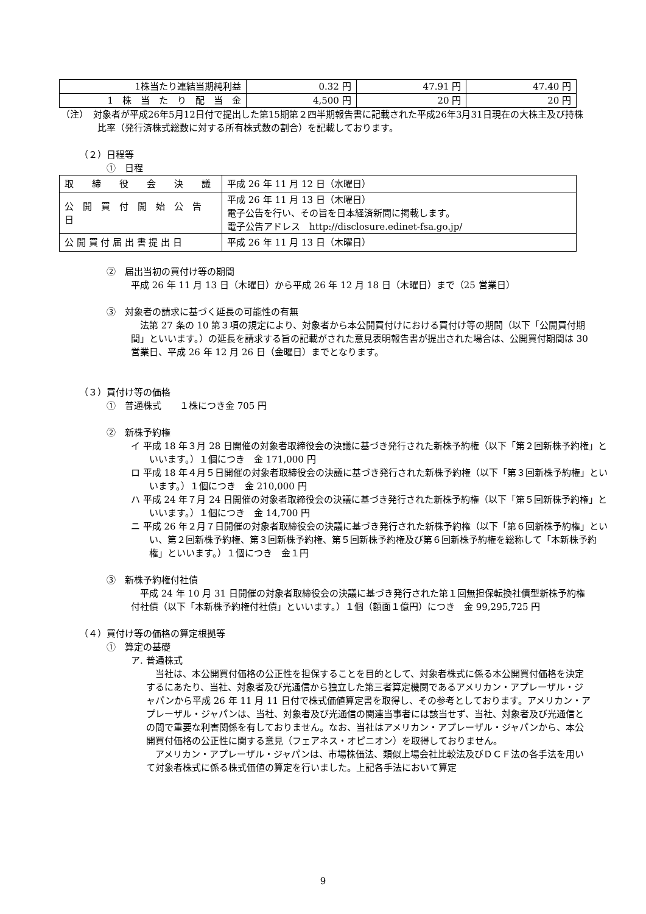| 1株当たり連結当期純利益 | 0.32 円 | 47.91 円 | 47.40 円 |
| 1 株 当 た り 配 当 金 | 4,500 円 | 20 円 | 20 円 |
（注）　対象者が平成26年5月12日付で提出した第15期第２四半期報告書に記載された平成26年3月31日現在の大株主及び持株比率（発行済株式総数に対する所有株式数の割合）を記載しております。
（２）日程等
①　日程
| 取 締 役 会 決 議 | 平成 26 年 11 月 12 日（水曜日） |
| 公 開 買 付 開 始 公 告 日 | 平成 26 年 11 月 13 日（木曜日） 電子公告を行い、その旨を日本経済新聞に掲載します。 電子公告アドレス http://disclosure.edinet-fsa.go.jp/ |
| 公 開 買 付 届 出 書 提 出 日 | 平成 26 年 11 月 13 日（木曜日） |
②　届出当初の買付け等の期間
平成 26 年 11 月 13 日（木曜日）から平成 26 年 12 月 18 日（木曜日）まで（25 営業日）
③　対象者の請求に基づく延長の可能性の有無
　法第 27 条の 10 第３項の規定により、対象者から本公開買付けにおける買付け等の期間（以下「公開買付期間」といいます。）の延長を請求する旨の記載がされた意見表明報告書が提出された場合は、公開買付期間は 30 営業日、平成 26 年 12 月 26 日（金曜日）までとなります。
（３）買付け等の価格
①　普通株式　　１株につき金 705 円
②　新株予約権
イ 平成 18 年３月 28 日開催の対象者取締役会の決議に基づき発行された新株予約権（以下「第２回新株予約権」といいます。）１個につき　金 171,000 円
ロ 平成 18 年４月５日開催の対象者取締役会の決議に基づき発行された新株予約権（以下「第３回新株予約権」といいます。）１個につき　金 210,000 円
ハ 平成 24 年７月 24 日開催の対象者取締役会の決議に基づき発行された新株予約権（以下「第５回新株予約権」といいます。）１個につき　金 14,700 円
ニ 平成 26 年２月７日開催の対象者取締役会の決議に基づき発行された新株予約権（以下「第６回新株予約権」といい、第２回新株予約権、第３回新株予約権、第５回新株予約権及び第６回新株予約権を総称して「本新株予約権」といいます。）１個につき　金１円
③　新株予約権付社債
　平成 24 年 10 月 31 日開催の対象者取締役会の決議に基づき発行された第１回無担保転換社債型新株予約権付社債（以下「本新株予約権付社債」といいます。）１個（額面１億円）につき　金 99,295,725 円
（４）買付け等の価格の算定根拠等
①　算定の基礎
ア. 普通株式
　当社は、本公開買付価格の公正性を担保することを目的として、対象者株式に係る本公開買付価格を決定するにあたり、当社、対象者及び光通信から独立した第三者算定機関であるアメリカン・アプレーザル・ジャパンから平成 26 年 11 月 11 日付で株式価値算定書を取得し、その参考としております。アメリカン・アプレーザル・ジャパンは、当社、対象者及び光通信の関連当事者には該当せず、当社、対象者及び光通信との間で重要な利害関係を有しておりません。なお、当社はアメリカン・アプレーザル・ジャパンから、本公開買付価格の公正性に関する意見（フェアネス・オピニオン）を取得しておりません。
　アメリカン・アプレーザル・ジャパンは、市場株価法、類似上場会社比較法及びＤＣＦ法の各手法を用いて対象者株式に係る株式価値の算定を行いました。上記各手法において算定
9